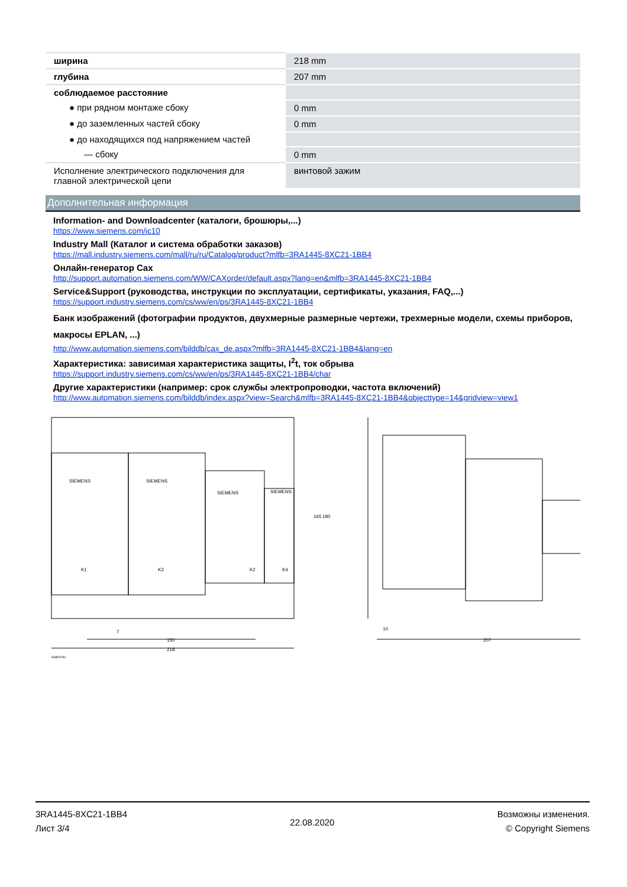| ширина | 218 mm |
| глубина | 207 mm |
| соблюдаемое расстояние | |
| ● при рядном монтаже сбоку | 0 mm |
| ● до заземленных частей сбоку | 0 mm |
| ● до находящихся под напряжением частей | |
| — сбоку | 0 mm |
| Исполнение электрического подключения для главной электрической цепи | винтовой зажим |
Дополнительная информация
Information- and Downloadcenter (каталоги, брошюры,...)
https://www.siemens.com/ic10
Industry Mall (Каталог и система обработки заказов)
https://mall.industry.siemens.com/mall/ru/ru/Catalog/product?mlfb=3RA1445-8XC21-1BB4
Онлайн-генератор Cax
http://support.automation.siemens.com/WW/CAXorder/default.aspx?lang=en&mlfb=3RA1445-8XC21-1BB4
Service&Support (руководства, инструкции по эксплуатации, сертификаты, указания, FAQ,...)
https://support.industry.siemens.com/cs/ww/en/ps/3RA1445-8XC21-1BB4
Банк изображений (фотографии продуктов, двухмерные размерные чертежи, трехмерные модели, схемы приборов, макросы EPLAN, ...)
http://www.automation.siemens.com/bilddb/cax_de.aspx?mlfb=3RA1445-8XC21-1BB4&lang=en
Характеристика: зависимая характеристика защиты, I<sup>2</sup>t, ток обрыва
https://support.industry.siemens.com/cs/ww/en/ps/3RA1445-8XC21-1BB4/char
Другие характеристики (например: срок службы электропроводки, частота включений)
http://www.automation.siemens.com/bilddb/index.aspx?view=Search&mlfb=3RA1445-8XC21-1BB4&objecttype=14&gridview=view1
SIEMENS
SIEMENS
SIEMENS
SIEMENS
K1
K3
K2
K4
165
180
7
150
218
10
207
NSB00783
3RA1445-8XC21-1BB4
Лист 3/4
22.08.2020
Возможны изменения.
© Copyright Siemens